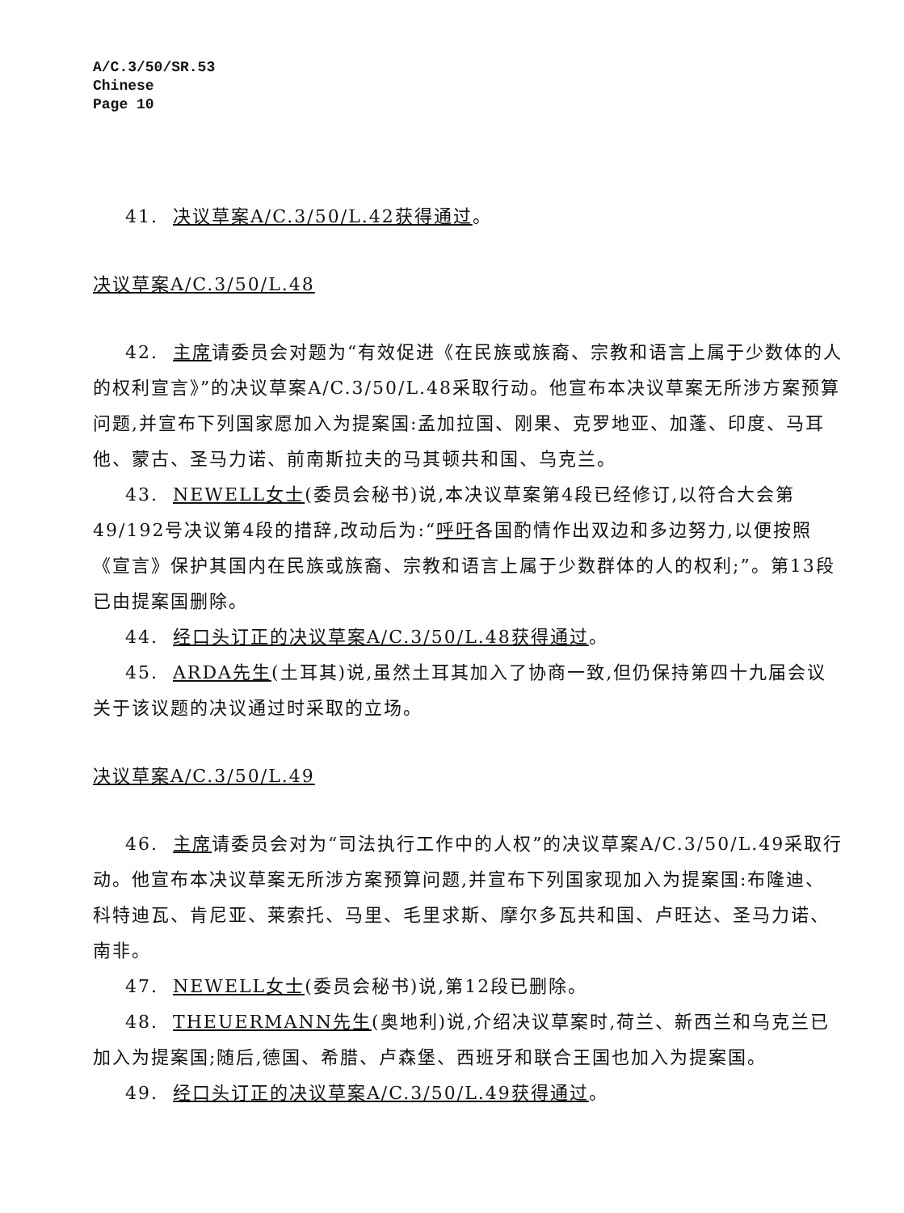A/C.3/50/SR.53
Chinese
Page 10
41. 决议草案A/C.3/50/L.42获得通过。
决议草案A/C.3/50/L.48
42. 主席请委员会对题为“有效促进《在民族或族裔、宗教和语言上属于少数体的人的权利宣言》”的决议草案A/C.3/50/L.48采取行动。他宣布本决议草案无所涉方案预算问题,并宣布下列国家愿加入为提案国:孟加拉国、刚果、克罗地亚、加蓬、印度、马耳他、蒙古、圣马力诺、前南斯拉夫的马其顿共和国、乌克兰。
43. NEWELL女士(委员会秘书)说,本决议草案第4段已经修订,以符合大会第49/192号决议第4段的措辞,改动后为:“呼吁各国酌情作出双边和多边努力,以便按照《宣言》保护其国内在民族或族裔、宗教和语言上属于少数群体的人的权利;”。第13段已由提案国删除。
44. 经口头订正的决议草案A/C.3/50/L.48获得通过。
45. ARDA先生(土耳其)说,虽然土耳其加入了协商一致,但仍保持第四十九届会议关于该议题的决议通过时采取的立场。
决议草案A/C.3/50/L.49
46. 主席请委员会对为“司法执行工作中的人权”的决议草案A/C.3/50/L.49采取行动。他宣布本决议草案无所涉方案预算问题,并宣布下列国家现加入为提案国:布隆迪、科特迪瓦、肯尼亚、莱索托、马里、毛里求斯、摩尔多瓦共和国、卢旺达、圣马力诺、南非。
47. NEWELL女士(委员会秘书)说,第12段已删除。
48. THEUERMANN先生(奥地利)说,介绍决议草案时,荷兰、新西兰和乌克兰已加入为提案国;随后,德国、希腊、卢森堡、西班牙和联合王国也加入为提案国。
49. 经口头订正的决议草案A/C.3/50/L.49获得通过。